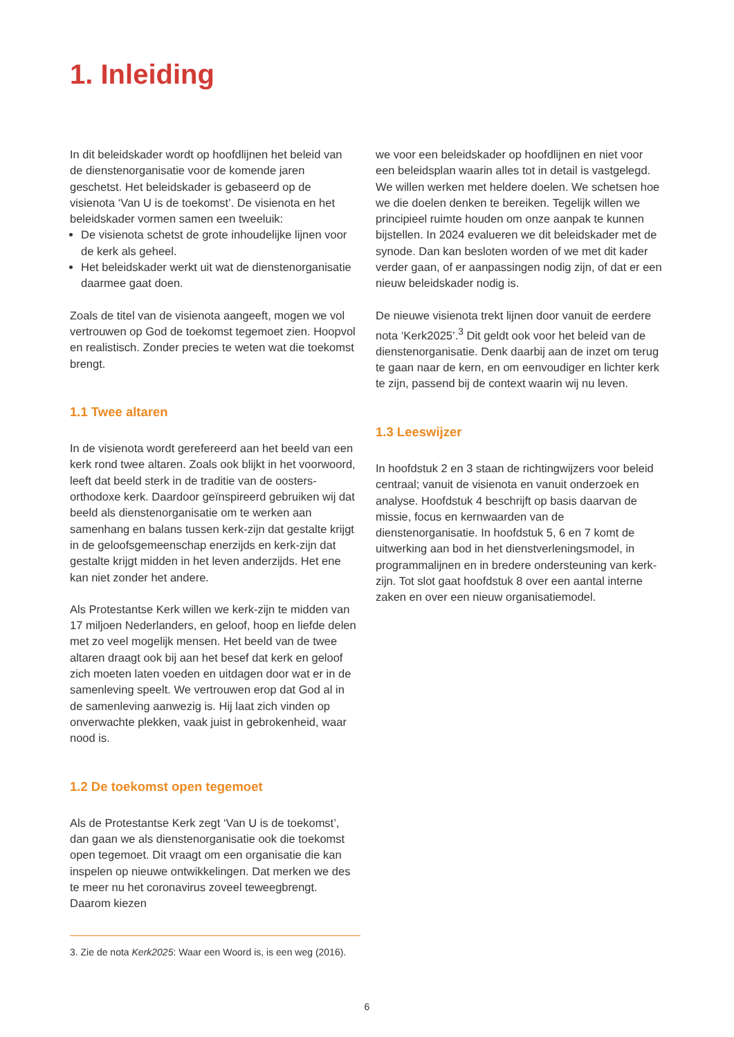1. Inleiding
In dit beleidskader wordt op hoofdlijnen het beleid van de dienstenorganisatie voor de komende jaren geschetst. Het beleidskader is gebaseerd op de visienota ‘Van U is de toekomst’. De visienota en het beleidskader vormen samen een tweeluik:
De visienota schetst de grote inhoudelijke lijnen voor de kerk als geheel.
Het beleidskader werkt uit wat de dienstenorganisatie daarmee gaat doen.
Zoals de titel van de visienota aangeeft, mogen we vol vertrouwen op God de toekomst tegemoet zien. Hoopvol en realistisch. Zonder precies te weten wat die toekomst brengt.
1.1 Twee altaren
In de visienota wordt gerefereerd aan het beeld van een kerk rond twee altaren. Zoals ook blijkt in het voorwoord, leeft dat beeld sterk in de traditie van de oosters-orthodoxe kerk. Daardoor geïnspireerd gebruiken wij dat beeld als dienstenorganisatie om te werken aan samenhang en balans tussen kerk-zijn dat gestalte krijgt in de geloofsgemeenschap enerzijds en kerk-zijn dat gestalte krijgt midden in het leven anderzijds. Het ene kan niet zonder het andere.
Als Protestantse Kerk willen we kerk-zijn te midden van 17 miljoen Nederlanders, en geloof, hoop en liefde delen met zo veel mogelijk mensen. Het beeld van de twee altaren draagt ook bij aan het besef dat kerk en geloof zich moeten laten voeden en uitdagen door wat er in de samenleving speelt. We vertrouwen erop dat God al in de samenleving aanwezig is. Hij laat zich vinden op onverwachte plekken, vaak juist in gebrokenheid, waar nood is.
1.2 De toekomst open tegemoet
Als de Protestantse Kerk zegt ‘Van U is de toekomst’, dan gaan we als dienstenorganisatie ook die toekomst open tegemoet. Dit vraagt om een organisatie die kan inspelen op nieuwe ontwikkelingen. Dat merken we des te meer nu het coronavirus zoveel teweegbrengt. Daarom kiezen
we voor een beleidskader op hoofdlijnen en niet voor een beleidsplan waarin alles tot in detail is vastgelegd. We willen werken met heldere doelen. We schetsen hoe we die doelen denken te bereiken. Tegelijk willen we principieel ruimte houden om onze aanpak te kunnen bijstellen. In 2024 evalueren we dit beleidskader met de synode. Dan kan besloten worden of we met dit kader verder gaan, of er aanpassingen nodig zijn, of dat er een nieuw beleidskader nodig is.
De nieuwe visienota trekt lijnen door vanuit de eerdere nota ‘Kerk2025’.<sup>3</sup> Dit geldt ook voor het beleid van de dienstenorganisatie. Denk daarbij aan de inzet om terug te gaan naar de kern, en om eenvoudiger en lichter kerk te zijn, passend bij de context waarin wij nu leven.
1.3 Leeswijzer
In hoofdstuk 2 en 3 staan de richtingwijzers voor beleid centraal; vanuit de visienota en vanuit onderzoek en analyse. Hoofdstuk 4 beschrijft op basis daarvan de missie, focus en kernwaarden van de dienstenorganisatie. In hoofdstuk 5, 6 en 7 komt de uitwerking aan bod in het dienstverleningsmodel, in programmalijnen en in bredere ondersteuning van kerk-zijn. Tot slot gaat hoofdstuk 8 over een aantal interne zaken en over een nieuw organisatiemodel.
3. Zie de nota Kerk2025: Waar een Woord is, is een weg (2016).
6